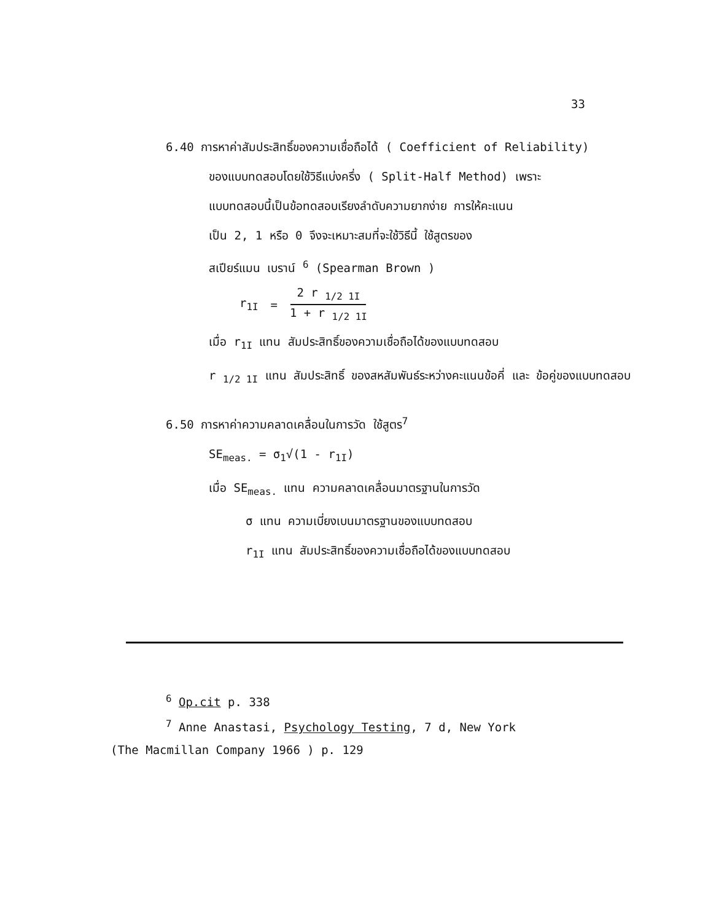33
6.40 การหาค่าสัมประสิทธิ์ของความเชื่อถือได้ ( Coefficient of Reliability)
ของแบบทดสอบโดยใช้วิธีแบ่งครึ่ง ( Split-Half Method) เพราะ
แบบทดสอบนี้เป็นข้อทดสอบเรียงลำดับความยากง่าย การให้คะแนน
เป็น 2, 1 หรือ 0 จึงจะเหมาะสมที่จะใช้วิธีนี้ ใช้สูตรของ
สเปียร์แมน เบราน์ <sup>6</sup> (Spearman Brown )
r<sub>1I</sub> = 2 r <sub>1/2 1I</sub> 1 + r <sub>1/2 1I</sub>
เมื่อ r<sub>1I</sub> แทน สัมประสิทธิ์ของความเชื่อถือได้ของแบบทดสอบ
r <sub>1/2 1I</sub> แทน สัมประสิทธิ์ ของสหสัมพันธ์ระหว่างคะแนนข้อคี่ และ ข้อคู่ของแบบทดสอบ
6.50 การหาค่าความคลาดเคลื่อนในการวัด ใช้สูตร<sup>7</sup>
SE<sub>meas.</sub> = σ<sub>1</sub>√(1 - r<sub>1I</sub>)
เมื่อ SE<sub>meas.</sub> แทน ความคลาดเคลื่อนมาตรฐานในการวัด
σ แทน ความเบี่ยงเบนมาตรฐานของแบบทดสอบ
r<sub>1I</sub> แทน สัมประสิทธิ์ของความเชื่อถือได้ของแบบทดสอบ
<sup>6</sup> Op.cit p. 338
<sup>7</sup> Anne Anastasi, Psychology Testing, 7 d, New York
(The Macmillan Company 1966 ) p. 129